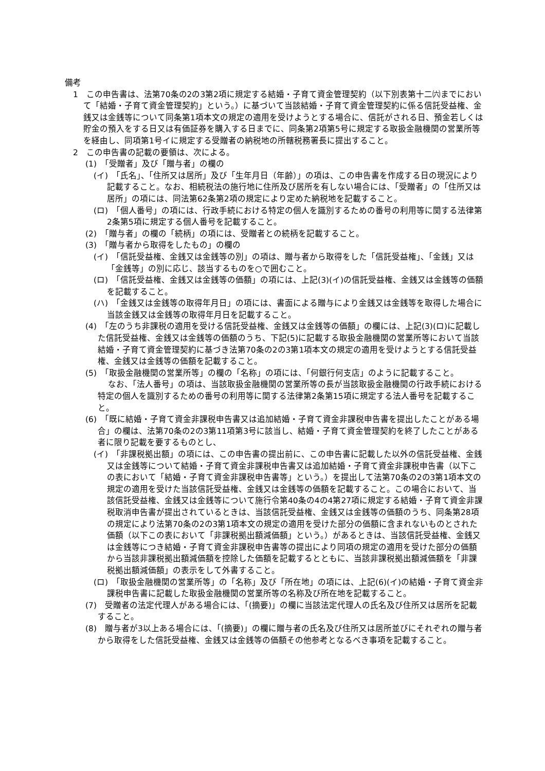備考
1　この申告書は、法第70条の2の3第2項に規定する結婚・子育て資金管理契約（以下別表第十二㈥までにおいて「結婚・子育て資金管理契約」という。）に基づいて当該結婚・子育て資金管理契約に係る信託受益権、金銭又は金銭等について同条第1項本文の規定の適用を受けようとする場合に、信託がされる日、預金若しくは貯金の預入をする日又は有価証券を購入する日までに、同条第2項第5号に規定する取扱金融機関の営業所等を経由し、同項第1号イに規定する受贈者の納税地の所轄税務署長に提出すること。
2　この申告書の記載の要領は、次による。
(1)　「受贈者」及び「贈与者」の欄の
(イ)　「氏名」、「住所又は居所」及び「生年月日（年齢）」の項は、この申告書を作成する日の現況により記載すること。なお、相続税法の施行地に住所及び居所を有しない場合には、「受贈者」の「住所又は居所」の項には、同法第62条第2項の規定により定めた納税地を記載すること。
(ロ)　「個人番号」の項には、行政手続における特定の個人を識別するための番号の利用等に関する法律第2条第5項に規定する個人番号を記載すること。
(2)　「贈与者」の欄の「続柄」の項には、受贈者との続柄を記載すること。
(3)　「贈与者から取得をしたもの」の欄の
(イ)　「信託受益権、金銭又は金銭等の別」の項は、贈与者から取得をした「信託受益権」、「金銭」又は「金銭等」の別に応じ、該当するものを○で囲むこと。
(ロ)　「信託受益権、金銭又は金銭等の価額」の項には、上記(3)(イ)の信託受益権、金銭又は金銭等の価額を記載すること。
(ハ)　「金銭又は金銭等の取得年月日」の項には、書面による贈与により金銭又は金銭等を取得した場合に当該金銭又は金銭等の取得年月日を記載すること。
(4)　「左のうち非課税の適用を受ける信託受益権、金銭又は金銭等の価額」の欄には、上記(3)(ロ)に記載した信託受益権、金銭又は金銭等の価額のうち、下記(5)に記載する取扱金融機関の営業所等において当該結婚・子育て資金管理契約に基づき法第70条の2の3第1項本文の規定の適用を受けようとする信託受益権、金銭又は金銭等の価額を記載すること。
(5)　「取扱金融機関の営業所等」の欄の「名称」の項には、「何銀行何支店」のように記載すること。
なお、「法人番号」の項は、当該取扱金融機関の営業所等の長が当該取扱金融機関の行政手続における特定の個人を識別するための番号の利用等に関する法律第2条第15項に規定する法人番号を記載すること。
(6)　「既に結婚・子育て資金非課税申告書又は追加結婚・子育て資金非課税申告書を提出したことがある場合」の欄は、法第70条の2の3第11項第3号に該当し、結婚・子育て資金管理契約を終了したことがある者に限り記載を要するものとし、
(イ)　「非課税拠出額」の項には、この申告書の提出前に、この申告書に記載した以外の信託受益権、金銭又は金銭等について結婚・子育て資金非課税申告書又は追加結婚・子育て資金非課税申告書（以下この表において「結婚・子育て資金非課税申告書等」という。）を提出して法第70条の2の3第1項本文の規定の適用を受けた当該信託受益権、金銭又は金銭等の価額を記載すること。この場合において、当該信託受益権、金銭又は金銭等について施行令第40条の4の4第27項に規定する結婚・子育て資金非課税取消申告書が提出されているときは、当該信託受益権、金銭又は金銭等の価額のうち、同条第28項の規定により法第70条の2の3第1項本文の規定の適用を受けた部分の価額に含まれないものとされた価額（以下この表において「非課税拠出額減価額」という。）があるときは、当該信託受益権、金銭又は金銭等につき結婚・子育て資金非課税申告書等の提出により同項の規定の適用を受けた部分の価額から当該非課税拠出額減価額を控除した価額を記載するとともに、当該非課税拠出額減価額を「非課税拠出額減価額」の表示をして外書すること。
(ロ)　「取扱金融機関の営業所等」の「名称」及び「所在地」の項には、上記(6)(イ)の結婚・子育て資金非課税申告書に記載した取扱金融機関の営業所等の名称及び所在地を記載すること。
(7)　受贈者の法定代理人がある場合には、「(摘要)」の欄に当該法定代理人の氏名及び住所又は居所を記載すること。
(8)　贈与者が3以上ある場合には、「(摘要)」の欄に贈与者の氏名及び住所又は居所並びにそれぞれの贈与者から取得をした信託受益権、金銭又は金銭等の価額その他参考となるべき事項を記載すること。